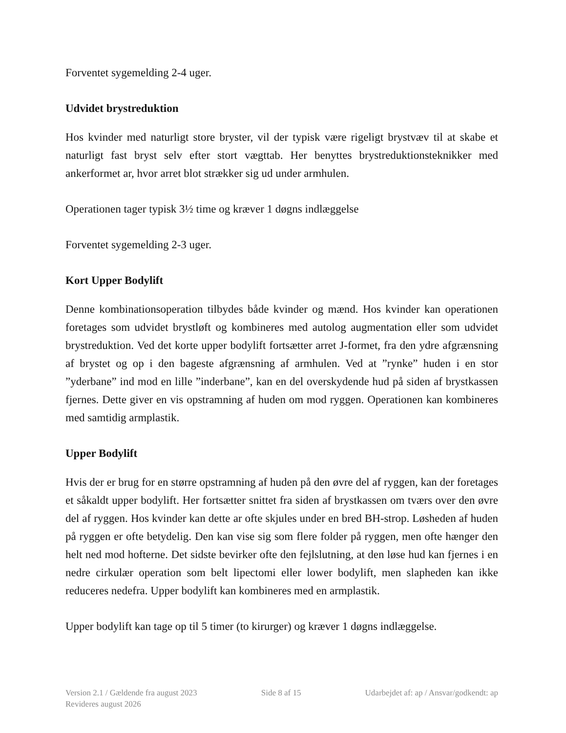Forventet sygemelding 2-4 uger.
Udvidet brystreduktion
Hos kvinder med naturligt store bryster, vil der typisk være rigeligt brystvæv til at skabe et naturligt fast bryst selv efter stort vægttab. Her benyttes brystreduktionsteknikker med ankerformet ar, hvor arret blot strækker sig ud under armhulen.
Operationen tager typisk 3½ time og kræver 1 døgns indlæggelse
Forventet sygemelding 2-3 uger.
Kort Upper Bodylift
Denne kombinationsoperation tilbydes både kvinder og mænd. Hos kvinder kan operationen foretages som udvidet brystløft og kombineres med autolog augmentation eller som udvidet brystreduktion. Ved det korte upper bodylift fortsætter arret J-formet, fra den ydre afgrænsning af brystet og op i den bageste afgrænsning af armhulen. Ved at ”rynke” huden i en stor ”yderbane” ind mod en lille ”inderbane”, kan en del overskydende hud på siden af brystkassen fjernes. Dette giver en vis opstramning af huden om mod ryggen. Operationen kan kombineres med samtidig armplastik.
Upper Bodylift
Hvis der er brug for en større opstramning af huden på den øvre del af ryggen, kan der foretages et såkaldt upper bodylift. Her fortsætter snittet fra siden af brystkassen om tværs over den øvre del af ryggen. Hos kvinder kan dette ar ofte skjules under en bred BH-strop. Løsheden af huden på ryggen er ofte betydelig. Den kan vise sig som flere folder på ryggen, men ofte hænger den helt ned mod hofterne. Det sidste bevirker ofte den fejlslutning, at den løse hud kan fjernes i en nedre cirkulær operation som belt lipectomi eller lower bodylift, men slapheden kan ikke reduceres nedefra. Upper bodylift kan kombineres med en armplastik.
Upper bodylift kan tage op til 5 timer (to kirurger) og kræver 1 døgns indlæggelse.
Version 2.1 / Gældende fra august 2023 Side 8 af 15 Udarbejdet af: ap / Ansvar/godkendt: ap
Revideres august 2026